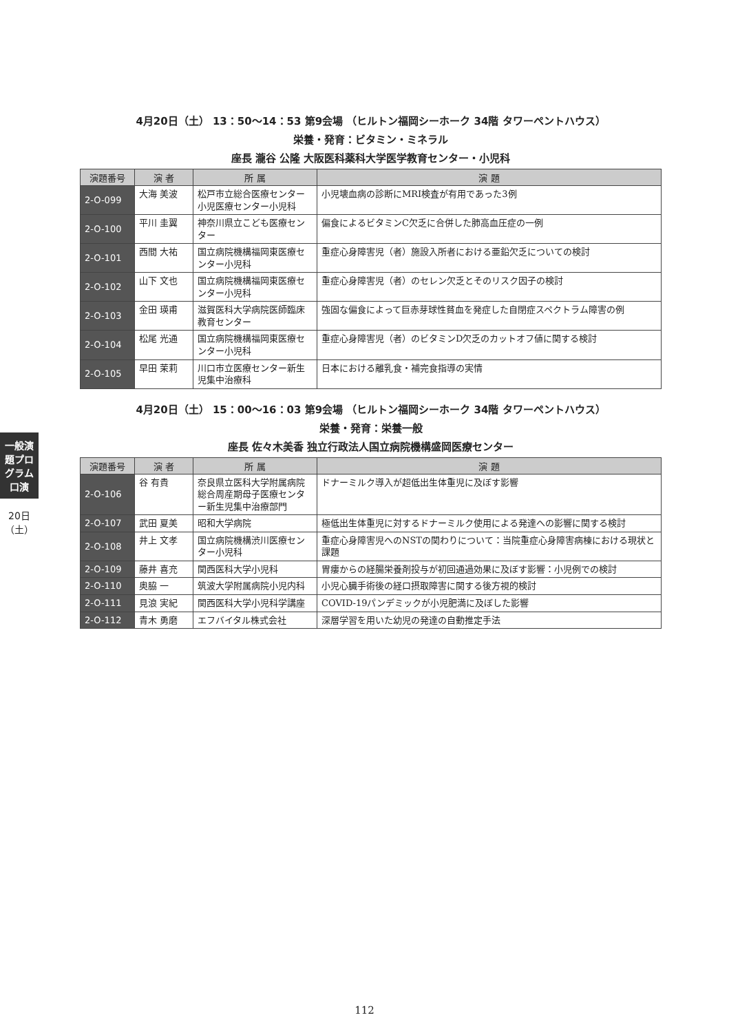一般演題プログラム 口演
20日（土）
4月20日（土） 13：50〜14：53 第9会場 （ヒルトン福岡シーホーク 34階 タワーペントハウス）
栄養・発育：ビタミン・ミネラル
座長 瀧谷 公隆 大阪医科薬科大学医学教育センター・小児科
| 演題番号 | 演 者 | 所 属 | 演 題 |
| --- | --- | --- | --- |
| 2-O-099 | 大海 美波 | 松戸市立総合医療センター小児医療センター小児科 | 小児壊血病の診断にMRI検査が有用であった3例 |
| 2-O-100 | 平川 圭翼 | 神奈川県立こども医療センター | 偏食によるビタミンC欠乏に合併した肺高血圧症の一例 |
| 2-O-101 | 西間 大祐 | 国立病院機構福岡東医療センター小児科 | 重症心身障害児（者）施設入所者における亜鉛欠乏についての検討 |
| 2-O-102 | 山下 文也 | 国立病院機構福岡東医療センター小児科 | 重症心身障害児（者）のセレン欠乏とそのリスク因子の検討 |
| 2-O-103 | 金田 瑛甫 | 滋賀医科大学病院医師臨床教育センター | 強固な偏食によって巨赤芽球性貧血を発症した自閉症スペクトラム障害の例 |
| 2-O-104 | 松尾 光通 | 国立病院機構福岡東医療センター小児科 | 重症心身障害児（者）のビタミンD欠乏のカットオフ値に関する検討 |
| 2-O-105 | 早田 茉莉 | 川口市立医療センター新生児集中治療科 | 日本における離乳食・補完食指導の実情 |
4月20日（土） 15：00〜16：03 第9会場 （ヒルトン福岡シーホーク 34階 タワーペントハウス）
栄養・発育：栄養一般
座長 佐々木美香 独立行政法人国立病院機構盛岡医療センター
| 演題番号 | 演 者 | 所 属 | 演 題 |
| --- | --- | --- | --- |
| 2-O-106 | 谷 有貴 | 奈良県立医科大学附属病院総合周産期母子医療センター新生児集中治療部門 | ドナーミルク導入が超低出生体重児に及ぼす影響 |
| 2-O-107 | 武田 夏美 | 昭和大学病院 | 極低出生体重児に対するドナーミルク使用による発達への影響に関する検討 |
| 2-O-108 | 井上 文孝 | 国立病院機構渋川医療センター小児科 | 重症心身障害児へのNSTの関わりについて：当院重症心身障害病棟における現状と課題 |
| 2-O-109 | 藤井 喜充 | 関西医科大学小児科 | 胃瘻からの経腸栄養剤投与が初回通過効果に及ぼす影響：小児例での検討 |
| 2-O-110 | 奥脇 一 | 筑波大学附属病院小児内科 | 小児心臓手術後の経口摂取障害に関する後方視的検討 |
| 2-O-111 | 見浪 実紀 | 関西医科大学小児科学講座 | COVID-19パンデミックが小児肥満に及ぼした影響 |
| 2-O-112 | 青木 勇磨 | エフバイタル株式会社 | 深層学習を用いた幼児の発達の自動推定手法 |
112